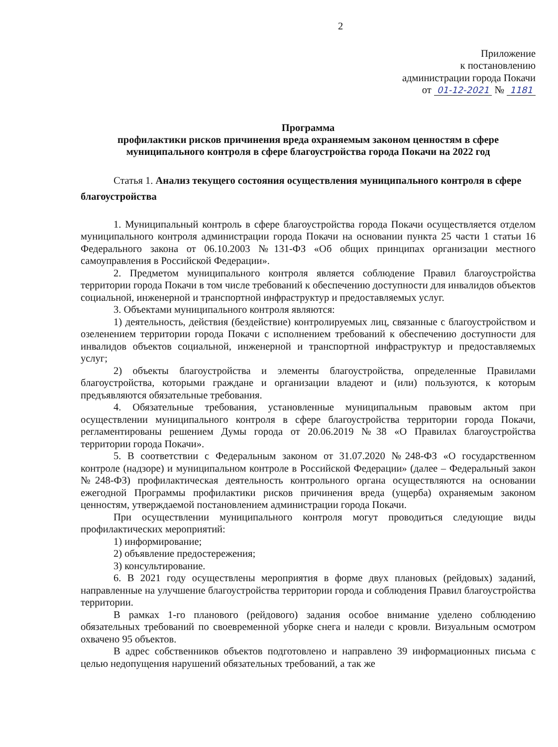2
Приложение
к постановлению
администрации города Покачи
от 01-12-2021 № 1181
Программа
профилактики рисков причинения вреда охраняемым законом ценностям в сфере муниципального контроля в сфере благоустройства города Покачи на 2022 год
Статья 1. Анализ текущего состояния осуществления муниципального контроля в сфере благоустройства
1. Муниципальный контроль в сфере благоустройства города Покачи осуществляется отделом муниципального контроля администрации города Покачи на основании пункта 25 части 1 статьи 16 Федерального закона от 06.10.2003 №131-ФЗ «Об общих принципах организации местного самоуправления в Российской Федерации».
2. Предметом муниципального контроля является соблюдение Правил благоустройства территории города Покачи в том числе требований к обеспечению доступности для инвалидов объектов социальной, инженерной и транспортной инфраструктур и предоставляемых услуг.
3. Объектами муниципального контроля являются:
1) деятельность, действия (бездействие) контролируемых лиц, связанные с благоустройством и озеленением территории города Покачи с исполнением требований к обеспечению доступности для инвалидов объектов социальной, инженерной и транспортной инфраструктур и предоставляемых услуг;
2) объекты благоустройства и элементы благоустройства, определенные Правилами благоустройства, которыми граждане и организации владеют и (или) пользуются, к которым предъявляются обязательные требования.
4. Обязательные требования, установленные муниципальным правовым актом при осуществлении муниципального контроля в сфере благоустройства территории города Покачи, регламентированы решением Думы города от 20.06.2019 №38 «О Правилах благоустройства территории города Покачи».
5. В соответствии с Федеральным законом от 31.07.2020 №248-ФЗ «О государственном контроле (надзоре) и муниципальном контроле в Российской Федерации» (далее – Федеральный закон №248-ФЗ) профилактическая деятельность контрольного органа осуществляются на основании ежегодной Программы профилактики рисков причинения вреда (ущерба) охраняемым законом ценностям, утверждаемой постановлением администрации города Покачи.
При осуществлении муниципального контроля могут проводиться следующие виды профилактических мероприятий:
1) информирование;
2) объявление предостережения;
3) консультирование.
6. В 2021 году осуществлены мероприятия в форме двух плановых (рейдовых) заданий, направленные на улучшение благоустройства территории города и соблюдения Правил благоустройства территории.
В рамках 1-го планового (рейдового) задания особое внимание уделено соблюдению обязательных требований по своевременной уборке снега и наледи с кровли. Визуальным осмотром охвачено 95 объектов.
В адрес собственников объектов подготовлено и направлено 39 информационных письма с целью недопущения нарушений обязательных требований, а так же